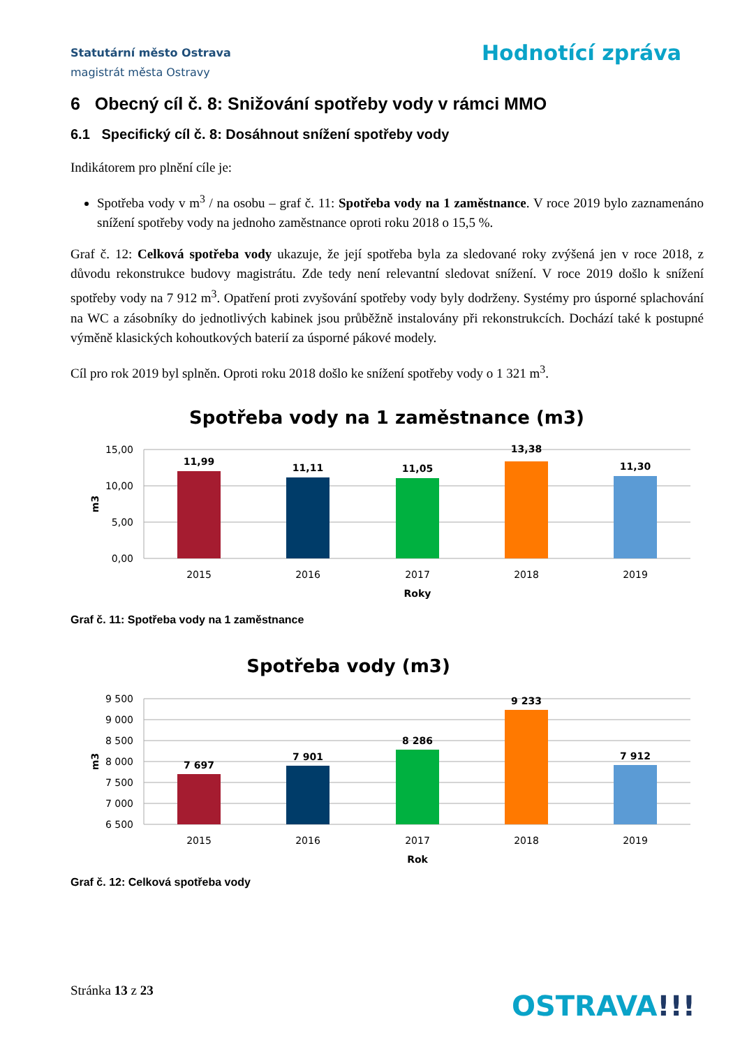Statutární město Ostrava
magistrát města Ostravy
Hodnotící zpráva
6 Obecný cíl č. 8: Snižování spotřeby vody v rámci MMO
6.1 Specifický cíl č. 8: Dosáhnout snížení spotřeby vody
Indikátorem pro plnění cíle je:
Spotřeba vody v m<sup>3</sup> / na osobu – graf č. 11: Spotřeba vody na 1 zaměstnance. V roce 2019 bylo zaznamenáno snížení spotřeby vody na jednoho zaměstnance oproti roku 2018 o 15,5 %.
Graf č. 12: Celková spotřeba vody ukazuje, že její spotřeba byla za sledované roky zvýšená jen v roce 2018, z důvodu rekonstrukce budovy magistrátu. Zde tedy není relevantní sledovat snížení. V roce 2019 došlo k snížení spotřeby vody na 7 912 m<sup>3</sup>. Opatření proti zvyšování spotřeby vody byly dodrženy. Systémy pro úsporné splachování na WC a zásobníky do jednotlivých kabinek jsou průběžně instalovány při rekonstrukcích. Dochází také k postupné výměně klasických kohoutkových baterií za úsporné pákové modely.
Cíl pro rok 2019 byl splněn. Oproti roku 2018 došlo ke snížení spotřeby vody o 1 321 m<sup>3</sup>.
Spotřeba vody na 1 zaměstnance (m3)
15,00
10,00
5,00
0,00
m3
11,99
11,11
11,05
13,38
11,30
2015
2016
2017
2018
2019
Roky
Graf č. 11: Spotřeba vody na 1 zaměstnance
Spotřeba vody (m3)
9 500
9 000
8 500
8 000
7 500
7 000
6 500
m3
7 697
7 901
8 286
9 233
7 912
2015
2016
2017
2018
2019
Rok
Graf č. 12: Celková spotřeba vody
Stránka 13 z 23 OSTRAVA!!!